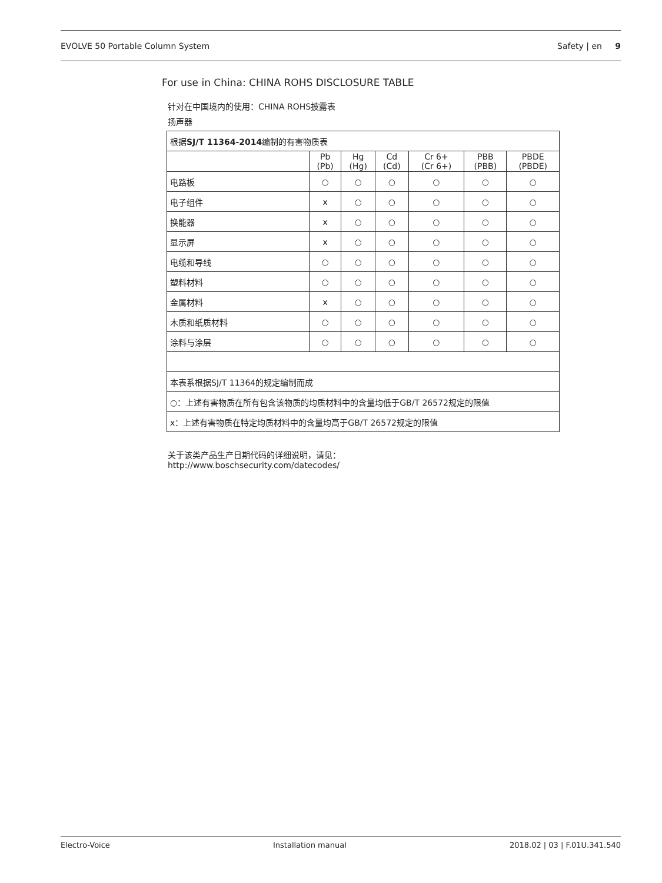EVOLVE 50 Portable Column System Safety | en 9
For use in China: CHINA ROHS DISCLOSURE TABLE
针对在中国境内的使用：CHINA ROHS披露表
扬声器
| 根据 SJ/T 11364-2014 编制的有害物质表 | | | | | | |
| | Pb (Pb) | Hg (Hg) | Cd (Cd) | Cr 6+ (Cr 6+) | PBB (PBB) | PBDE (PBDE) |
| 电路板 | ○ | ○ | ○ | ○ | ○ | ○ |
| 电子组件 | x | ○ | ○ | ○ | ○ | ○ |
| 换能器 | x | ○ | ○ | ○ | ○ | ○ |
| 显示屏 | x | ○ | ○ | ○ | ○ | ○ |
| 电缆和导线 | ○ | ○ | ○ | ○ | ○ | ○ |
| 塑料材料 | ○ | ○ | ○ | ○ | ○ | ○ |
| 金属材料 | x | ○ | ○ | ○ | ○ | ○ |
| 木质和纸质材料 | ○ | ○ | ○ | ○ | ○ | ○ |
| 涂料与涂层 | ○ | ○ | ○ | ○ | ○ | ○ |
| 本表系根据SJ/T 11364的规定编制而成 | | | | | | |
| ○：上述有害物质在所有包含该物质的均质材料中的含量均低于GB/T 26572规定的限值 | | | | | | |
| x：上述有害物质在特定均质材料中的含量均高于GB/T 26572规定的限值 | | | | | | |
关于该类产品生产日期代码的详细说明，请见：
http://www.boschsecurity.com/datecodes/
Electro-Voice Installation manual 2018.02 | 03 | F.01U.341.540